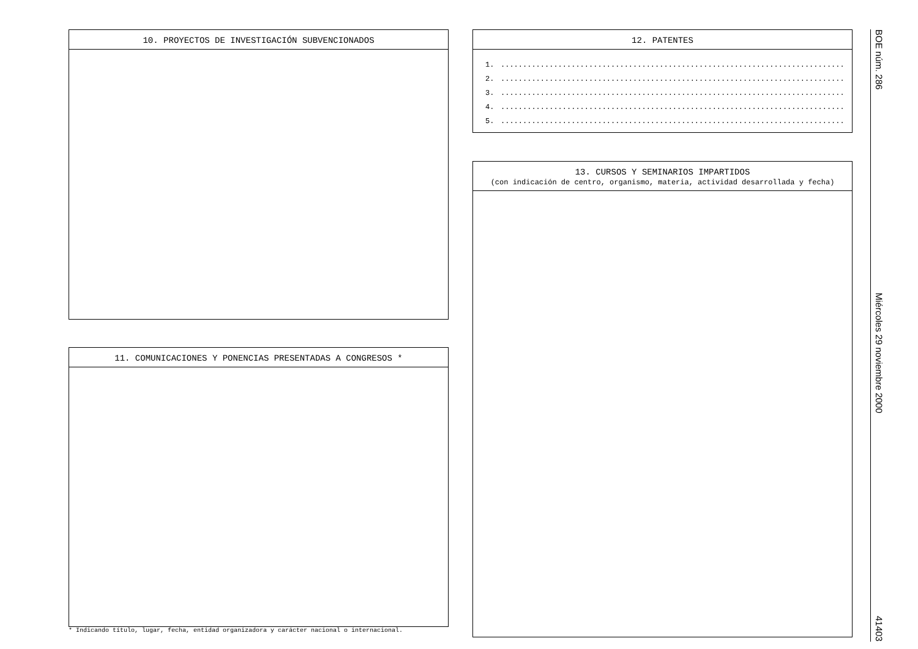10. PROYECTOS DE INVESTIGACIÓN SUBVENCIONADOS
11. COMUNICACIONES Y PONENCIAS PRESENTADAS A CONGRESOS *
* Indicando título, lugar, fecha, entidad organizadora y carácter nacional o internacional.
12. PATENTES
1...........................................................................................................................................
2...........................................................................................................................................
3...........................................................................................................................................
4...........................................................................................................................................
5...........................................................................................................................................
13. CURSOS Y SEMINARIOS IMPARTIDOS
(con indicación de centro, organismo, materia, actividad desarrollada y fecha)
BOE núm. 286
Miércoles 29 noviembre 2000
41403